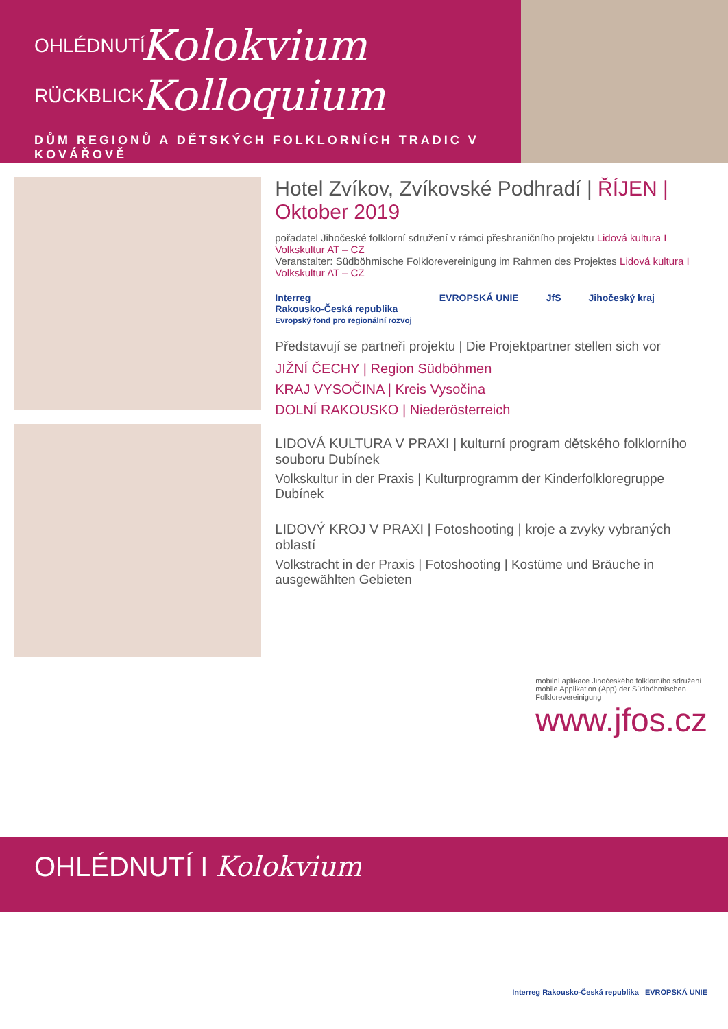OHLÉDNUTÍ Kolokvium
RÜCKBLICK Kolloquium
DŮM REGIONŮ A DĚTSKÝCH FOLKLORNÍCH TRADIC V KOVÁŘOVĚ
Hotel Zvíkov, Zvíkovské Podhradí | ŘÍJEN | Oktober 2019
pořadatel Jihočeské folklorní sdružení v rámci přeshraničního projektu Lidová kultura I Volkskultur AT – CZ
Veranstalter: Südböhmische Folklorevereinigung im Rahmen des Projektes Lidová kultura I Volkskultur AT – CZ
Interreg
Rakousko-Česká republika
Evropský fond pro regionální rozvoj EVROPSKÁ UNIE JfS Jihočeský kraj
Představují se partneři projektu | Die Projektpartner stellen sich vor
JIŽNÍ ČECHY | Region Südböhmen
KRAJ VYSOČINA | Kreis Vysočina
DOLNÍ RAKOUSKO | Niederösterreich
LIDOVÁ KULTURA V PRAXI | kulturní program dětského folklorního souboru Dubínek
Volkskultur in der Praxis | Kulturprogramm der Kinderfolkloregruppe Dubínek
LIDOVÝ KROJ V PRAXI | Fotoshooting | kroje a zvyky vybraných oblastí
Volkstracht in der Praxis | Fotoshooting | Kostüme und Bräuche in ausgewählten Gebieten
mobilní aplikace Jihočeského folklorního sdružení
mobile Applikation (App) der Südböhmischen Folklorevereinigung
www.jfos.cz
OHLÉDNUTÍ I Kolokvium
Interreg Rakousko-Česká republika EVROPSKÁ UNIE